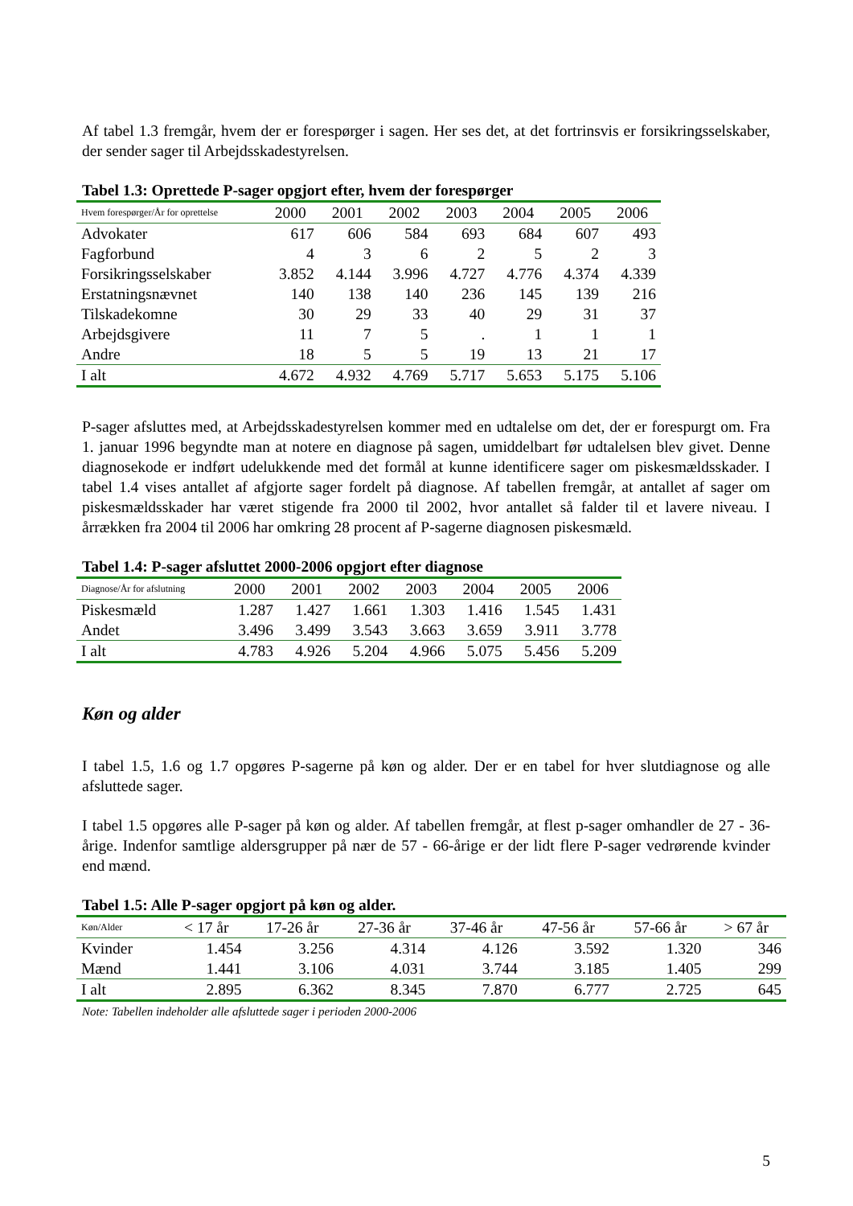Af tabel 1.3 fremgår, hvem der er forespørger i sagen. Her ses det, at det fortrinsvis er forsikringsselskaber, der sender sager til Arbejdsskadestyrelsen.
Tabel 1.3: Oprettede P-sager opgjort efter, hvem der forespørger
| Hvem forespørger/År for oprettelse | 2000 | 2001 | 2002 | 2003 | 2004 | 2005 | 2006 |
| --- | --- | --- | --- | --- | --- | --- | --- |
| Advokater | 617 | 606 | 584 | 693 | 684 | 607 | 493 |
| Fagforbund | 4 | 3 | 6 | 2 | 5 | 2 | 3 |
| Forsikringsselskaber | 3.852 | 4.144 | 3.996 | 4.727 | 4.776 | 4.374 | 4.339 |
| Erstatningsnævnet | 140 | 138 | 140 | 236 | 145 | 139 | 216 |
| Tilskadekomne | 30 | 29 | 33 | 40 | 29 | 31 | 37 |
| Arbejdsgivere | 11 | 7 | 5 | . | 1 | 1 | 1 |
| Andre | 18 | 5 | 5 | 19 | 13 | 21 | 17 |
| I alt | 4.672 | 4.932 | 4.769 | 5.717 | 5.653 | 5.175 | 5.106 |
P-sager afsluttes med, at Arbejdsskadestyrelsen kommer med en udtalelse om det, der er forespurgt om. Fra 1. januar 1996 begyndte man at notere en diagnose på sagen, umiddelbart før udtalelsen blev givet. Denne diagnosekode er indført udelukkende med det formål at kunne identificere sager om piskesmældsskader. I tabel 1.4 vises antallet af afgjorte sager fordelt på diagnose. Af tabellen fremgår, at antallet af sager om piskesmældsskader har været stigende fra 2000 til 2002, hvor antallet så falder til et lavere niveau. I årrækken fra 2004 til 2006 har omkring 28 procent af P-sagerne diagnosen piskesmæld.
Tabel 1.4: P-sager afsluttet 2000-2006 opgjort efter diagnose
| Diagnose/År for afslutning | 2000 | 2001 | 2002 | 2003 | 2004 | 2005 | 2006 |
| --- | --- | --- | --- | --- | --- | --- | --- |
| Piskesmæld | 1.287 | 1.427 | 1.661 | 1.303 | 1.416 | 1.545 | 1.431 |
| Andet | 3.496 | 3.499 | 3.543 | 3.663 | 3.659 | 3.911 | 3.778 |
| I alt | 4.783 | 4.926 | 5.204 | 4.966 | 5.075 | 5.456 | 5.209 |
Køn og alder
I tabel 1.5, 1.6 og 1.7 opgøres P-sagerne på køn og alder. Der er en tabel for hver slutdiagnose og alle afsluttede sager.
I tabel 1.5 opgøres alle P-sager på køn og alder. Af tabellen fremgår, at flest p-sager omhandler de 27 - 36-årige. Indenfor samtlige aldersgrupper på nær de 57 - 66-årige er der lidt flere P-sager vedrørende kvinder end mænd.
Tabel 1.5: Alle P-sager opgjort på køn og alder.
| Køn/Alder | < 17 år | 17-26 år | 27-36 år | 37-46 år | 47-56 år | 57-66 år | > 67 år |
| --- | --- | --- | --- | --- | --- | --- | --- |
| Kvinder | 1.454 | 3.256 | 4.314 | 4.126 | 3.592 | 1.320 | 346 |
| Mænd | 1.441 | 3.106 | 4.031 | 3.744 | 3.185 | 1.405 | 299 |
| I alt | 2.895 | 6.362 | 8.345 | 7.870 | 6.777 | 2.725 | 645 |
Note: Tabellen indeholder alle afsluttede sager i perioden 2000-2006
5